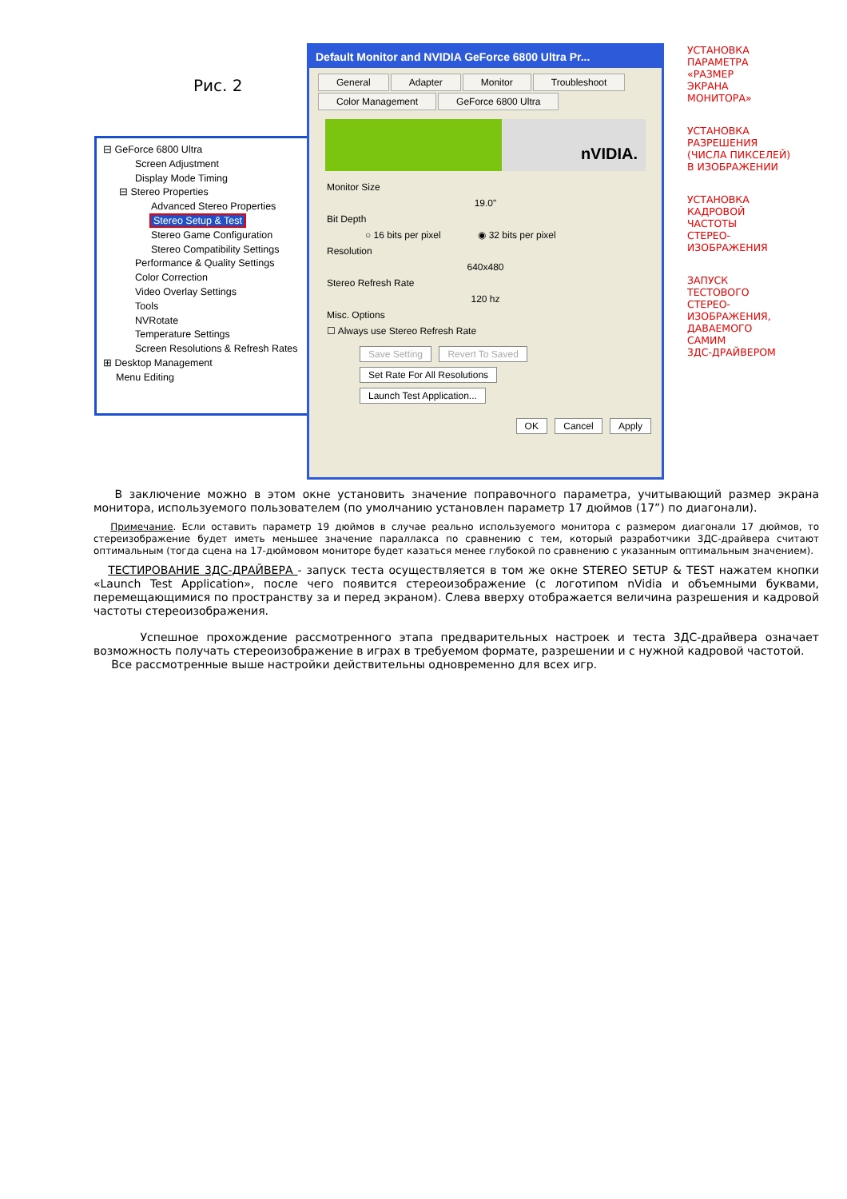Рис. 2
⊟ GeForce 6800 Ultra
Screen Adjustment
Display Mode Timing
⊟ Stereo Properties
Advanced Stereo Properties
Stereo Setup & Test
Stereo Game Configuration
Stereo Compatibility Settings
Performance & Quality Settings
Color Correction
Video Overlay Settings
Tools
NVRotate
Temperature Settings
Screen Resolutions & Refresh Rates
⊞ Desktop Management
Menu Editing
Default Monitor and NVIDIA GeForce 6800 Ultra Pr...
General Adapter Monitor Troubleshoot Color Management GeForce 6800 Ultra
nVIDIA.
Monitor Size
19.0"
Bit Depth
○ 16 bits per pixel ◉ 32 bits per pixel
Resolution
640x480
Stereo Refresh Rate
120 hz
Misc. Options
☐ Always use Stereo Refresh Rate
Save Setting Revert To Saved
Set Rate For All Resolutions Launch Test Application...
OK Cancel Apply
УСТАНОВКА
ПАРАМЕТРА
«РАЗМЕР
ЭКРАНА
МОНИТОРА»
УСТАНОВКА
РАЗРЕШЕНИЯ
(ЧИСЛА ПИКСЕЛЕЙ)
В ИЗОБРАЖЕНИИ
УСТАНОВКА
КАДРОВОЙ
ЧАСТОТЫ
СТЕРЕО-
ИЗОБРАЖЕНИЯ
ЗАПУСК
ТЕСТОВОГО
СТЕРЕО-
ИЗОБРАЖЕНИЯ,
ДАВАЕМОГО
САМИМ
3ДС-ДРАЙВЕРОМ
В заключение можно в этом окне установить значение поправочного параметра, учитывающий размер экрана монитора, используемого пользователем (по умолчанию установлен параметр 17 дюймов (17”) по диагонали).
Примечание. Если оставить параметр 19 дюймов в случае реально используемого монитора с размером диагонали 17 дюймов, то стереизображение будет иметь меньшее значение параллакса по сравнению с тем, который разработчики 3ДС-драйвера считают оптимальным (тогда сцена на 17-дюймовом мониторе будет казаться менее глубокой по сравнению с указанным оптимальным значением).
ТЕСТИРОВАНИЕ 3ДС-ДРАЙВЕРА - запуск теста осуществляется в том же окне STEREO SETUP & TEST нажатем кнопки «Launch Test Application», после чего появится стереоизображение (с логотипом nVidia и объемными буквами, перемещающимися по пространству за и перед экраном). Слева вверху отображается величина разрешения и кадровой частоты стереоизображения.
Успешное прохождение рассмотренного этапа предварительных настроек и теста 3ДС-драйвера означает возможность получать стереоизображение в играх в требуемом формате, разрешении и с нужной кадровой частотой.
Все рассмотренные выше настройки действительны одновременно для всех игр.